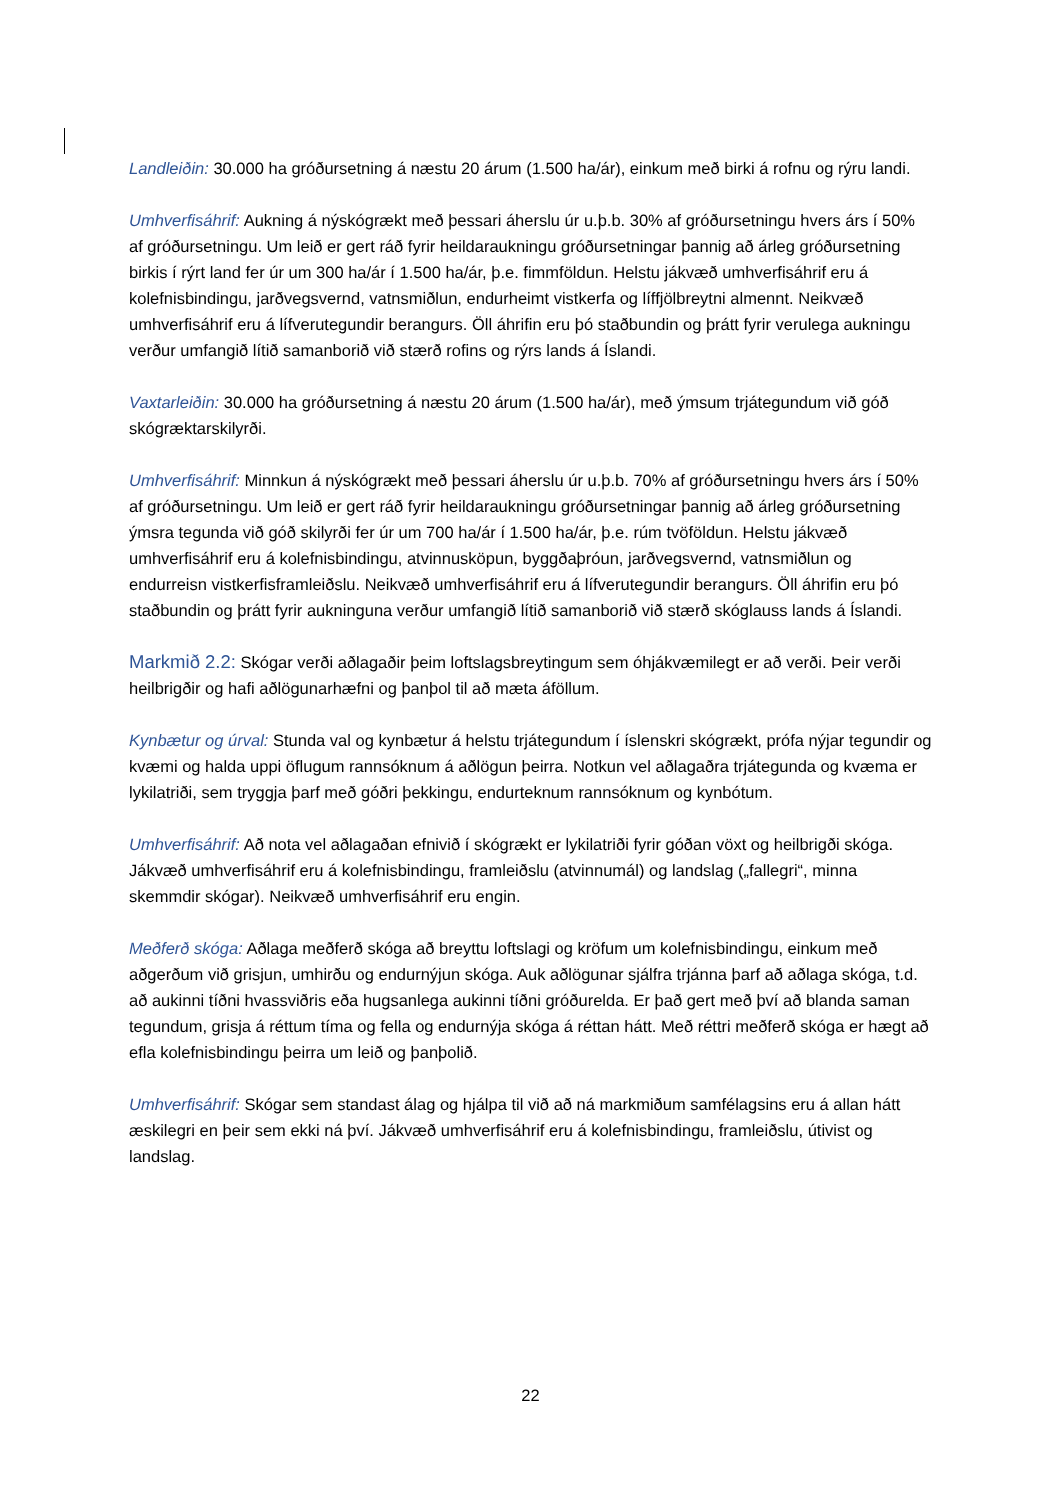Landleiðin: 30.000 ha gróðursetning á næstu 20 árum (1.500 ha/ár), einkum með birki á rofnu og rýru landi.
Umhverfisáhrif: Aukning á nýskógrækt með þessari áherslu úr u.þ.b. 30% af gróðursetningu hvers árs í 50% af gróðursetningu. Um leið er gert ráð fyrir heildaraukningu gróðursetningar þannig að árleg gróðursetning birkis í rýrt land fer úr um 300 ha/ár í 1.500 ha/ár, þ.e. fimmföldun. Helstu jákvæð umhverfisáhrif eru á kolefnisbindingu, jarðvegsvernd, vatnsmiðlun, endurheimt vistkerfa og líffjölbreytni almennt. Neikvæð umhverfisáhrif eru á lífverutegundir berangurs. Öll áhrifin eru þó staðbundin og þrátt fyrir verulega aukningu verður umfangið lítið samanborið við stærð rofins og rýrs lands á Íslandi.
Vaxtarleiðin: 30.000 ha gróðursetning á næstu 20 árum (1.500 ha/ár), með ýmsum trjátegundum við góð skógræktarskilyrði.
Umhverfisáhrif: Minnkun á nýskógrækt með þessari áherslu úr u.þ.b. 70% af gróðursetningu hvers árs í 50% af gróðursetningu. Um leið er gert ráð fyrir heildaraukningu gróðursetningar þannig að árleg gróðursetning ýmsra tegunda við góð skilyrði fer úr um 700 ha/ár í 1.500 ha/ár, þ.e. rúm tvöföldun. Helstu jákvæð umhverfisáhrif eru á kolefnisbindingu, atvinnusköpun, byggðaþróun, jarðvegsvernd, vatnsmiðlun og endurreisn vistkerfisframleiðslu. Neikvæð umhverfisáhrif eru á lífverutegundir berangurs. Öll áhrifin eru þó staðbundin og þrátt fyrir aukninguna verður umfangið lítið samanborið við stærð skóglauss lands á Íslandi.
Markmið 2.2: Skógar verði aðlagaðir þeim loftslagsbreytingum sem óhjákvæmilegt er að verði. Þeir verði heilbrigðir og hafi aðlögunarhæfni og þanþol til að mæta áföllum.
Kynbætur og úrval: Stunda val og kynbætur á helstu trjátegundum í íslenskri skógrækt, prófa nýjar tegundir og kvæmi og halda uppi öflugum rannsóknum á aðlögun þeirra. Notkun vel aðlagaðra trjátegunda og kvæma er lykilatriði, sem tryggja þarf með góðri þekkingu, endurteknum rannsóknum og kynbótum.
Umhverfisáhrif: Að nota vel aðlagaðan efnivið í skógrækt er lykilatriði fyrir góðan vöxt og heilbrigði skóga. Jákvæð umhverfisáhrif eru á kolefnisbindingu, framleiðslu (atvinnumál) og landslag („fallegri“, minna skemmdir skógar). Neikvæð umhverfisáhrif eru engin.
Meðferð skóga: Aðlaga meðferð skóga að breyttu loftslagi og kröfum um kolefnisbindingu, einkum með aðgerðum við grisjun, umhirðu og endurnýjun skóga. Auk aðlögunar sjálfra trjánna þarf að aðlaga skóga, t.d. að aukinni tíðni hvassviðris eða hugsanlega aukinni tíðni gróðurelda. Er það gert með því að blanda saman tegundum, grisja á réttum tíma og fella og endurnýja skóga á réttan hátt. Með réttri meðferð skóga er hægt að efla kolefnisbindingu þeirra um leið og þanþolið.
Umhverfisáhrif: Skógar sem standast álag og hjálpa til við að ná markmiðum samfélagsins eru á allan hátt æskilegri en þeir sem ekki ná því. Jákvæð umhverfisáhrif eru á kolefnisbindingu, framleiðslu, útivist og landslag.
22